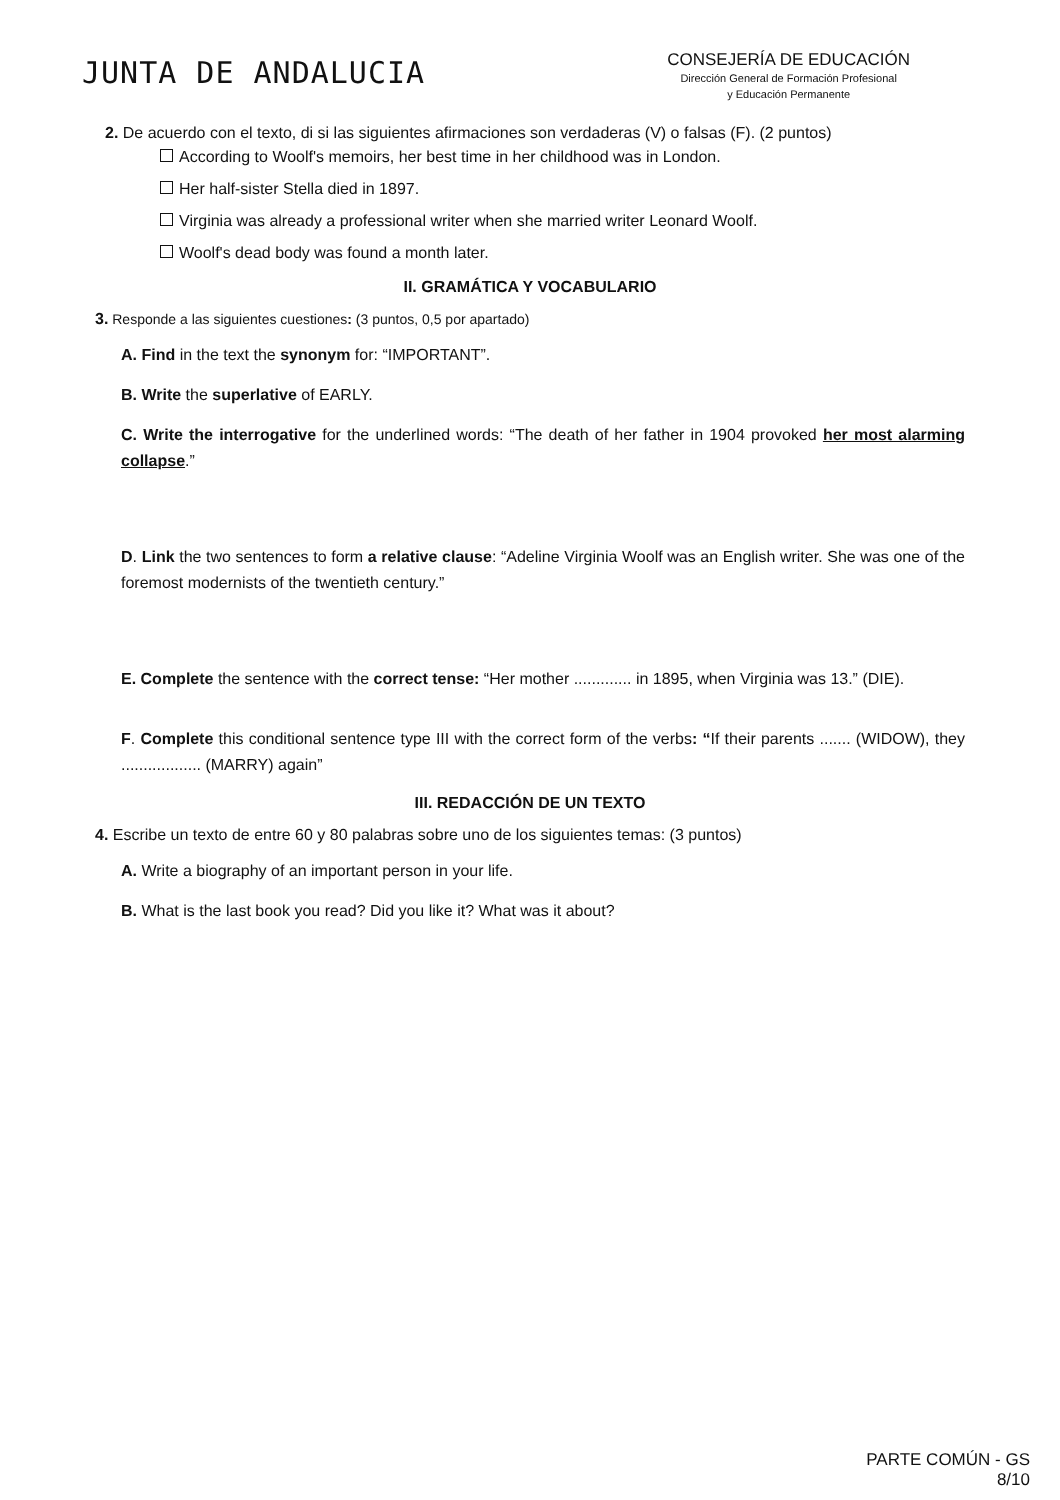JUNTA DE ANDALUCIA
CONSEJERÍA DE EDUCACIÓN
Dirección General de Formación Profesional
y Educación Permanente
2. De acuerdo con el texto, di si las siguientes afirmaciones son verdaderas (V) o falsas (F). (2 puntos)
According to Woolf's memoirs, her best time in her childhood was in London.
Her half-sister Stella died in 1897.
Virginia was already a professional writer when she married writer Leonard Woolf.
Woolf's dead body was found a month later.
II. GRAMÁTICA Y VOCABULARIO
3. Responde a las siguientes cuestiones: (3 puntos, 0,5 por apartado)
A. Find in the text the synonym for: “IMPORTANT”.
B. Write the superlative of EARLY.
C. Write the interrogative for the underlined words: “The death of her father in 1904 provoked her most alarming collapse.”
D. Link the two sentences to form a relative clause: “Adeline Virginia Woolf was an English writer. She was one of the foremost modernists of the twentieth century.”
E. Complete the sentence with the correct tense: “Her mother ............. in 1895, when Virginia was 13.” (DIE).
F. Complete this conditional sentence type III with the correct form of the verbs: “If their parents ....... (WIDOW), they .................. (MARRY) again”
III. REDACCIÓN DE UN TEXTO
4. Escribe un texto de entre 60 y 80 palabras sobre uno de los siguientes temas: (3 puntos)
A. Write a biography of an important person in your life.
B. What is the last book you read? Did you like it? What was it about?
PARTE COMÚN - GS
8/10